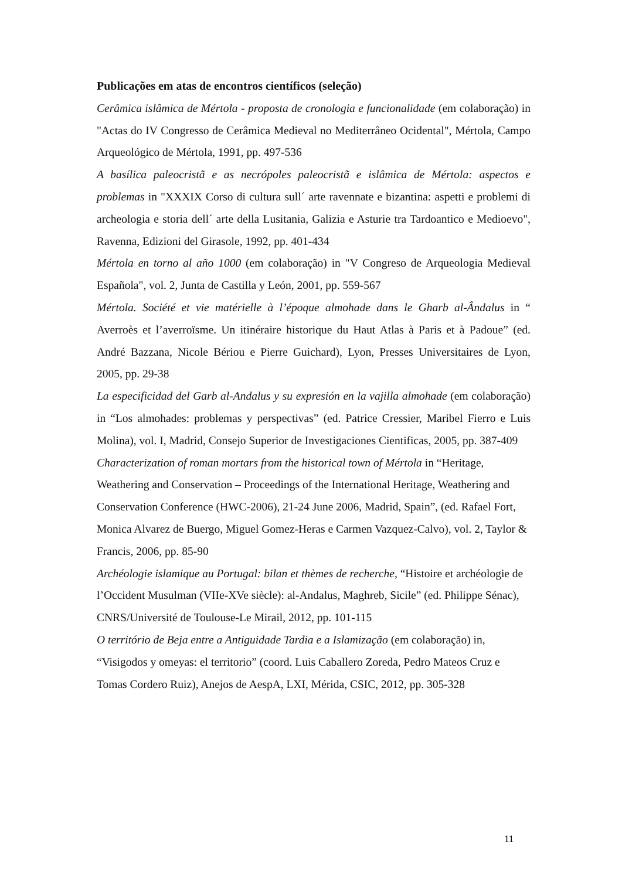Publicações em atas de encontros científicos (seleção)
Cerâmica islâmica de Mértola - proposta de cronologia e funcionalidade (em colaboração) in "Actas do IV Congresso de Cerâmica Medieval no Mediterrâneo Ocidental", Mértola, Campo Arqueológico de Mértola, 1991, pp. 497-536
A basílica paleocristã e as necrópoles paleocristã e islâmica de Mértola: aspectos e problemas in "XXXIX Corso di cultura sull´ arte ravennate e bizantina: aspetti e problemi di archeologia e storia dell´ arte della Lusitania, Galizia e Asturie tra Tardoantico e Medioevo", Ravenna, Edizioni del Girasole, 1992, pp. 401-434
Mértola en torno al año 1000 (em colaboração) in "V Congreso de Arqueologia Medieval Española", vol. 2, Junta de Castilla y León, 2001, pp. 559-567
Mértola. Société et vie matérielle à l’époque almohade dans le Gharb al-Ândalus in “ Averroès et l’averroïsme. Un itinéraire historique du Haut Atlas à Paris et à Padoue” (ed. André Bazzana, Nicole Bériou e Pierre Guichard), Lyon, Presses Universitaires de Lyon, 2005, pp. 29-38
La especificidad del Garb al-Andalus y su expresión en la vajilla almohade (em colaboração) in “Los almohades: problemas y perspectivas” (ed. Patrice Cressier, Maribel Fierro e Luis Molina), vol. I, Madrid, Consejo Superior de Investigaciones Cientificas, 2005, pp. 387-409
Characterization of roman mortars from the historical town of Mértola in “Heritage, Weathering and Conservation – Proceedings of the International Heritage, Weathering and Conservation Conference (HWC-2006), 21-24 June 2006, Madrid, Spain”, (ed. Rafael Fort, Monica Alvarez de Buergo, Miguel Gomez-Heras e Carmen Vazquez-Calvo), vol. 2, Taylor & Francis, 2006, pp. 85-90
Archéologie islamique au Portugal: bilan et thèmes de recherche, “Histoire et archéologie de l’Occident Musulman (VIIe-XVe siècle): al-Andalus, Maghreb, Sicile” (ed. Philippe Sénac), CNRS/Université de Toulouse-Le Mirail, 2012, pp. 101-115
O território de Beja entre a Antiguidade Tardia e a Islamização (em colaboração) in, “Visigodos y omeyas: el territorio” (coord. Luis Caballero Zoreda, Pedro Mateos Cruz e Tomas Cordero Ruiz), Anejos de AespA, LXI, Mérida, CSIC, 2012, pp. 305-328
11